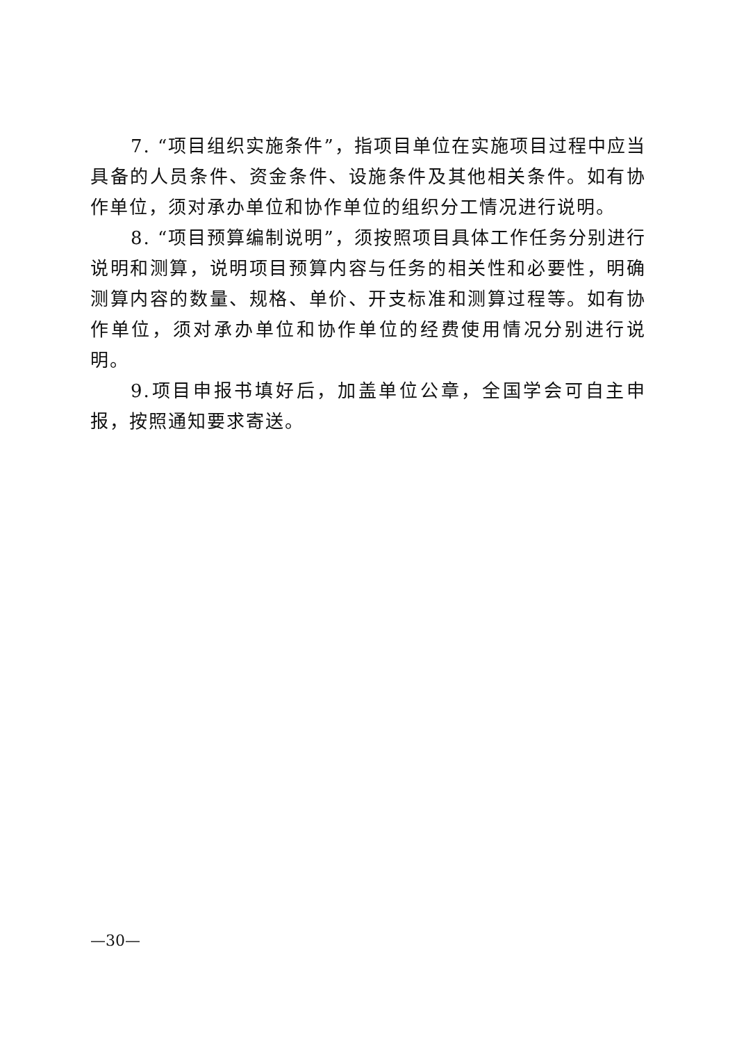7. “项目组织实施条件”，指项目单位在实施项目过程中应当具备的人员条件、资金条件、设施条件及其他相关条件。如有协作单位，须对承办单位和协作单位的组织分工情况进行说明。
8. “项目预算编制说明”，须按照项目具体工作任务分别进行说明和测算，说明项目预算内容与任务的相关性和必要性，明确测算内容的数量、规格、单价、开支标准和测算过程等。如有协作单位，须对承办单位和协作单位的经费使用情况分别进行说明。
9.项目申报书填好后，加盖单位公章，全国学会可自主申报，按照通知要求寄送。
—30—